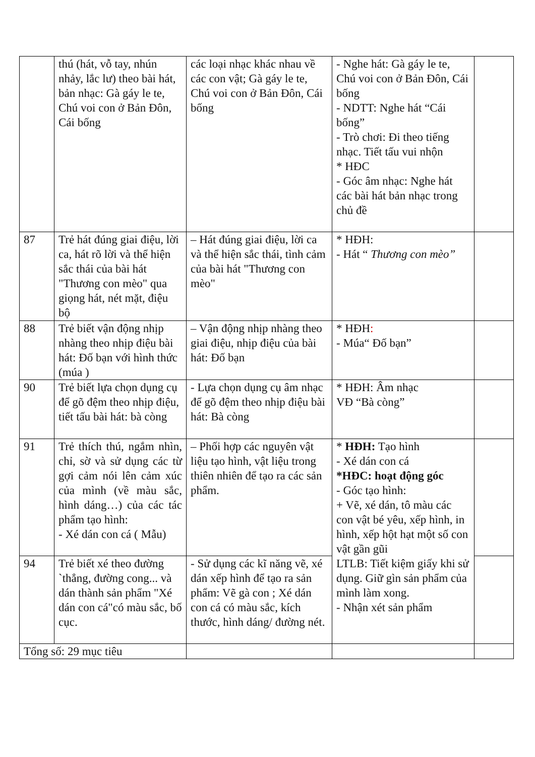| | thú (hát, vỗ tay, nhún nhảy, lắc lư) theo bài hát, bản nhạc: Gà gáy le te, Chú voi con ở Bản Đôn, Cái bống | các loại nhạc khác nhau về các con vật; Gà gáy le te, Chú voi con ở Bản Đôn, Cái bống | - Nghe hát: Gà gáy le te, Chú voi con ở Bản Đôn, Cái bống - NDTT: Nghe hát “Cái bống” - Trò chơi: Đi theo tiếng nhạc. Tiết tấu vui nhộn * HĐC - Góc âm nhạc: Nghe hát các bài hát bản nhạc trong chủ đề | |
| 87 | Trẻ hát đúng giai điệu, lời ca, hát rõ lời và thể hiện sắc thái của bài hát "Thương con mèo" qua giọng hát, nét mặt, điệu bộ | – Hát đúng giai điệu, lời ca và thể hiện sắc thái, tình cảm của bài hát "Thương con mèo" | * HĐH: - Hát “ Thương con mèo” | |
| 88 | Trẻ biết vận động nhịp nhàng theo nhịp điệu bài hát: Đố bạn với hình thức (múa ) | – Vận động nhịp nhàng theo giai điệu, nhịp điệu của bài hát: Đố bạn | * HĐH : - Múa“ Đố bạn” | |
| 90 | Trẻ biết lựa chọn dụng cụ để gõ đệm theo nhịp điệu, tiết tấu bài hát: bà còng | - Lựa chọn dụng cụ âm nhạc để gõ đệm theo nhịp điệu bài hát: Bà còng | * HĐH: Âm nhạc VĐ “Bà còng” | |
| 91 | Trẻ thích thú, ngắm nhìn, chỉ, sờ và sử dụng các từ gợi cảm nói lên cảm xúc của mình (về màu sắc, hình dáng…) của các tác phẩm tạo hình: - Xé dán con cá ( Mẫu) | – Phối hợp các nguyên vật liệu tạo hình, vật liệu trong thiên nhiên để tạo ra các sản phẩm. | * HĐH: Tạo hình - Xé dán con cá *HĐC: hoạt động góc - Góc tạo hình: + Vẽ, xé dán, tô màu các con vật bé yêu, xếp hình, in hình, xếp hột hạt một số con vật gần gũi LTLB: Tiết kiệm giấy khi sử dụng. Giữ gìn sản phẩm của mình làm xong. - Nhận xét sản phẩm | |
| 94 | Trẻ biết xé theo đường `thẳng, đường cong... và dán thành sản phẩm "Xé dán con cá"có màu sắc, bố cục. | - Sử dụng các kĩ năng vẽ, xé dán xếp hình để tạo ra sản phẩm: Vẽ gà con ; Xé dán con cá có màu sắc, kích thước, hình dáng/ đường nét. | | |
| Tổng số: 29 mục tiêu | | | | |